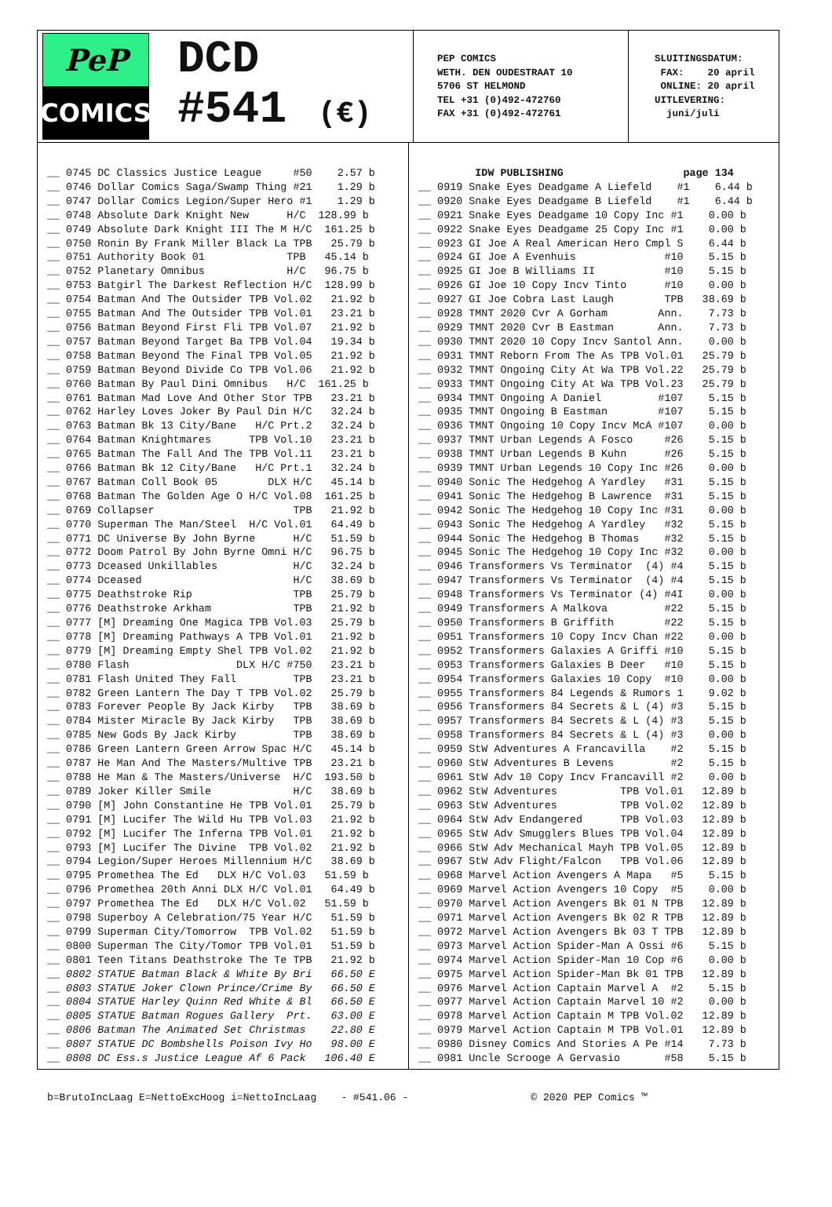PeP
COMICS
DCD
#541 (€)
PEP COMICS WETH. DEN OUDESTRAAT 10 5706 ST HELMOND TEL +31 (0)492-472760 FAX +31 (0)492-472761
SLUITINGSDATUM: FAX: 20 april ONLINE: 20 april UITLEVERING: juni/juli
__ 0745 DC Classics Justice League     #50    2.57 b
__ 0746 Dollar Comics Saga/Swamp Thing #21    1.29 b
__ 0747 Dollar Comics Legion/Super Hero #1    1.29 b
__ 0748 Absolute Dark Knight New      H/C  128.99 b
__ 0749 Absolute Dark Knight III The M H/C  161.25 b
__ 0750 Ronin By Frank Miller Black La TPB   25.79 b
__ 0751 Authority Book 01             TPB   45.14 b
__ 0752 Planetary Omnibus             H/C   96.75 b
__ 0753 Batgirl The Darkest Reflection H/C  128.99 b
__ 0754 Batman And The Outsider TPB Vol.02   21.92 b
__ 0755 Batman And The Outsider TPB Vol.01   23.21 b
__ 0756 Batman Beyond First Fli TPB Vol.07   21.92 b
__ 0757 Batman Beyond Target Ba TPB Vol.04   19.34 b
__ 0758 Batman Beyond The Final TPB Vol.05   21.92 b
__ 0759 Batman Beyond Divide Co TPB Vol.06   21.92 b
__ 0760 Batman By Paul Dini Omnibus   H/C  161.25 b
__ 0761 Batman Mad Love And Other Stor TPB   23.21 b
__ 0762 Harley Loves Joker By Paul Din H/C   32.24 b
__ 0763 Batman Bk 13 City/Bane   H/C Prt.2   32.24 b
__ 0764 Batman Knightmares      TPB Vol.10   23.21 b
__ 0765 Batman The Fall And The TPB Vol.11   23.21 b
__ 0766 Batman Bk 12 City/Bane   H/C Prt.1   32.24 b
__ 0767 Batman Coll Book 05        DLX H/C   45.14 b
__ 0768 Batman The Golden Age O H/C Vol.08  161.25 b
__ 0769 Collapser                      TPB   21.92 b
__ 0770 Superman The Man/Steel  H/C Vol.01   64.49 b
__ 0771 DC Universe By John Byrne      H/C   51.59 b
__ 0772 Doom Patrol By John Byrne Omni H/C   96.75 b
__ 0773 Dceased Unkillables            H/C   32.24 b
__ 0774 Dceased                        H/C   38.69 b
__ 0775 Deathstroke Rip                TPB   25.79 b
__ 0776 Deathstroke Arkham             TPB   21.92 b
__ 0777 [M] Dreaming One Magica TPB Vol.03   25.79 b
__ 0778 [M] Dreaming Pathways A TPB Vol.01   21.92 b
__ 0779 [M] Dreaming Empty Shel TPB Vol.02   21.92 b
__ 0780 Flash                 DLX H/C #750   23.21 b
__ 0781 Flash United They Fall         TPB   23.21 b
__ 0782 Green Lantern The Day T TPB Vol.02   25.79 b
__ 0783 Forever People By Jack Kirby   TPB   38.69 b
__ 0784 Mister Miracle By Jack Kirby   TPB   38.69 b
__ 0785 New Gods By Jack Kirby         TPB   38.69 b
__ 0786 Green Lantern Green Arrow Spac H/C   45.14 b
__ 0787 He Man And The Masters/Multive TPB   23.21 b
__ 0788 He Man & The Masters/Universe  H/C  193.50 b
__ 0789 Joker Killer Smile             H/C   38.69 b
__ 0790 [M] John Constantine He TPB Vol.01   25.79 b
__ 0791 [M] Lucifer The Wild Hu TPB Vol.03   21.92 b
__ 0792 [M] Lucifer The Inferna TPB Vol.01   21.92 b
__ 0793 [M] Lucifer The Divine  TPB Vol.02   21.92 b
__ 0794 Legion/Super Heroes Millennium H/C   38.69 b
__ 0795 Promethea The Ed   DLX H/C Vol.03   51.59 b
__ 0796 Promethea 20th Anni DLX H/C Vol.01   64.49 b
__ 0797 Promethea The Ed   DLX H/C Vol.02   51.59 b
__ 0798 Superboy A Celebration/75 Year H/C   51.59 b
__ 0799 Superman City/Tomorrow  TPB Vol.02   51.59 b
__ 0800 Superman The City/Tomor TPB Vol.01   51.59 b
__ 0801 Teen Titans Deathstroke The Te TPB   21.92 b
__ 0802 STATUE Batman Black & White By Bri   66.50 E
__ 0803 STATUE Joker Clown Prince/Crime By   66.50 E
__ 0804 STATUE Harley Quinn Red White & Bl   66.50 E
__ 0805 STATUE Batman Rogues Gallery  Prt.   63.00 E
__ 0806 Batman The Animated Set Christmas    22.80 E
__ 0807 STATUE DC Bombshells Poison Ivy Ho   98.00 E
__ 0808 DC Ess.s Justice League Af 6 Pack   106.40 E
         IDW PUBLISHING                   page 134
__ 0919 Snake Eyes Deadgame A Liefeld    #1    6.44 b
__ 0920 Snake Eyes Deadgame B Liefeld    #1    6.44 b
__ 0921 Snake Eyes Deadgame 10 Copy Inc #1    0.00 b
__ 0922 Snake Eyes Deadgame 25 Copy Inc #1    0.00 b
__ 0923 GI Joe A Real American Hero Cmpl S    6.44 b
__ 0924 GI Joe A Evenhuis              #10    5.15 b
__ 0925 GI Joe B Williams II           #10    5.15 b
__ 0926 GI Joe 10 Copy Incv Tinto      #10    0.00 b
__ 0927 GI Joe Cobra Last Laugh        TPB   38.69 b
__ 0928 TMNT 2020 Cvr A Gorham        Ann.    7.73 b
__ 0929 TMNT 2020 Cvr B Eastman       Ann.    7.73 b
__ 0930 TMNT 2020 10 Copy Incv Santol Ann.    0.00 b
__ 0931 TMNT Reborn From The As TPB Vol.01   25.79 b
__ 0932 TMNT Ongoing City At Wa TPB Vol.22   25.79 b
__ 0933 TMNT Ongoing City At Wa TPB Vol.23   25.79 b
__ 0934 TMNT Ongoing A Daniel         #107    5.15 b
__ 0935 TMNT Ongoing B Eastman        #107    5.15 b
__ 0936 TMNT Ongoing 10 Copy Incv McA #107    0.00 b
__ 0937 TMNT Urban Legends A Fosco     #26    5.15 b
__ 0938 TMNT Urban Legends B Kuhn      #26    5.15 b
__ 0939 TMNT Urban Legends 10 Copy Inc #26    0.00 b
__ 0940 Sonic The Hedgehog A Yardley   #31    5.15 b
__ 0941 Sonic The Hedgehog B Lawrence  #31    5.15 b
__ 0942 Sonic The Hedgehog 10 Copy Inc #31    0.00 b
__ 0943 Sonic The Hedgehog A Yardley   #32    5.15 b
__ 0944 Sonic The Hedgehog B Thomas    #32    5.15 b
__ 0945 Sonic The Hedgehog 10 Copy Inc #32    0.00 b
__ 0946 Transformers Vs Terminator  (4) #4    5.15 b
__ 0947 Transformers Vs Terminator  (4) #4    5.15 b
__ 0948 Transformers Vs Terminator (4) #4I    0.00 b
__ 0949 Transformers A Malkova         #22    5.15 b
__ 0950 Transformers B Griffith        #22    5.15 b
__ 0951 Transformers 10 Copy Incv Chan #22    0.00 b
__ 0952 Transformers Galaxies A Griffi #10    5.15 b
__ 0953 Transformers Galaxies B Deer   #10    5.15 b
__ 0954 Transformers Galaxies 10 Copy  #10    0.00 b
__ 0955 Transformers 84 Legends & Rumors 1    9.02 b
__ 0956 Transformers 84 Secrets & L (4) #3    5.15 b
__ 0957 Transformers 84 Secrets & L (4) #3    5.15 b
__ 0958 Transformers 84 Secrets & L (4) #3    0.00 b
__ 0959 StW Adventures A Francavilla    #2    5.15 b
__ 0960 StW Adventures B Levens         #2    5.15 b
__ 0961 StW Adv 10 Copy Incv Francavill #2    0.00 b
__ 0962 StW Adventures          TPB Vol.01   12.89 b
__ 0963 StW Adventures          TPB Vol.02   12.89 b
__ 0964 StW Adv Endangered      TPB Vol.03   12.89 b
__ 0965 StW Adv Smugglers Blues TPB Vol.04   12.89 b
__ 0966 StW Adv Mechanical Mayh TPB Vol.05   12.89 b
__ 0967 StW Adv Flight/Falcon   TPB Vol.06   12.89 b
__ 0968 Marvel Action Avengers A Mapa   #5    5.15 b
__ 0969 Marvel Action Avengers 10 Copy  #5    0.00 b
__ 0970 Marvel Action Avengers Bk 01 N TPB   12.89 b
__ 0971 Marvel Action Avengers Bk 02 R TPB   12.89 b
__ 0972 Marvel Action Avengers Bk 03 T TPB   12.89 b
__ 0973 Marvel Action Spider-Man A Ossi #6    5.15 b
__ 0974 Marvel Action Spider-Man 10 Cop #6    0.00 b
__ 0975 Marvel Action Spider-Man Bk 01 TPB   12.89 b
__ 0976 Marvel Action Captain Marvel A  #2    5.15 b
__ 0977 Marvel Action Captain Marvel 10 #2    0.00 b
__ 0978 Marvel Action Captain M TPB Vol.02   12.89 b
__ 0979 Marvel Action Captain M TPB Vol.01   12.89 b
__ 0980 Disney Comics And Stories A Pe #14    7.73 b
__ 0981 Uncle Scrooge A Gervasio       #58    5.15 b
b=BrutoIncLaag E=NettoExcHoog i=NettoIncLaag - #541.06 - © 2020 PEP Comics ™